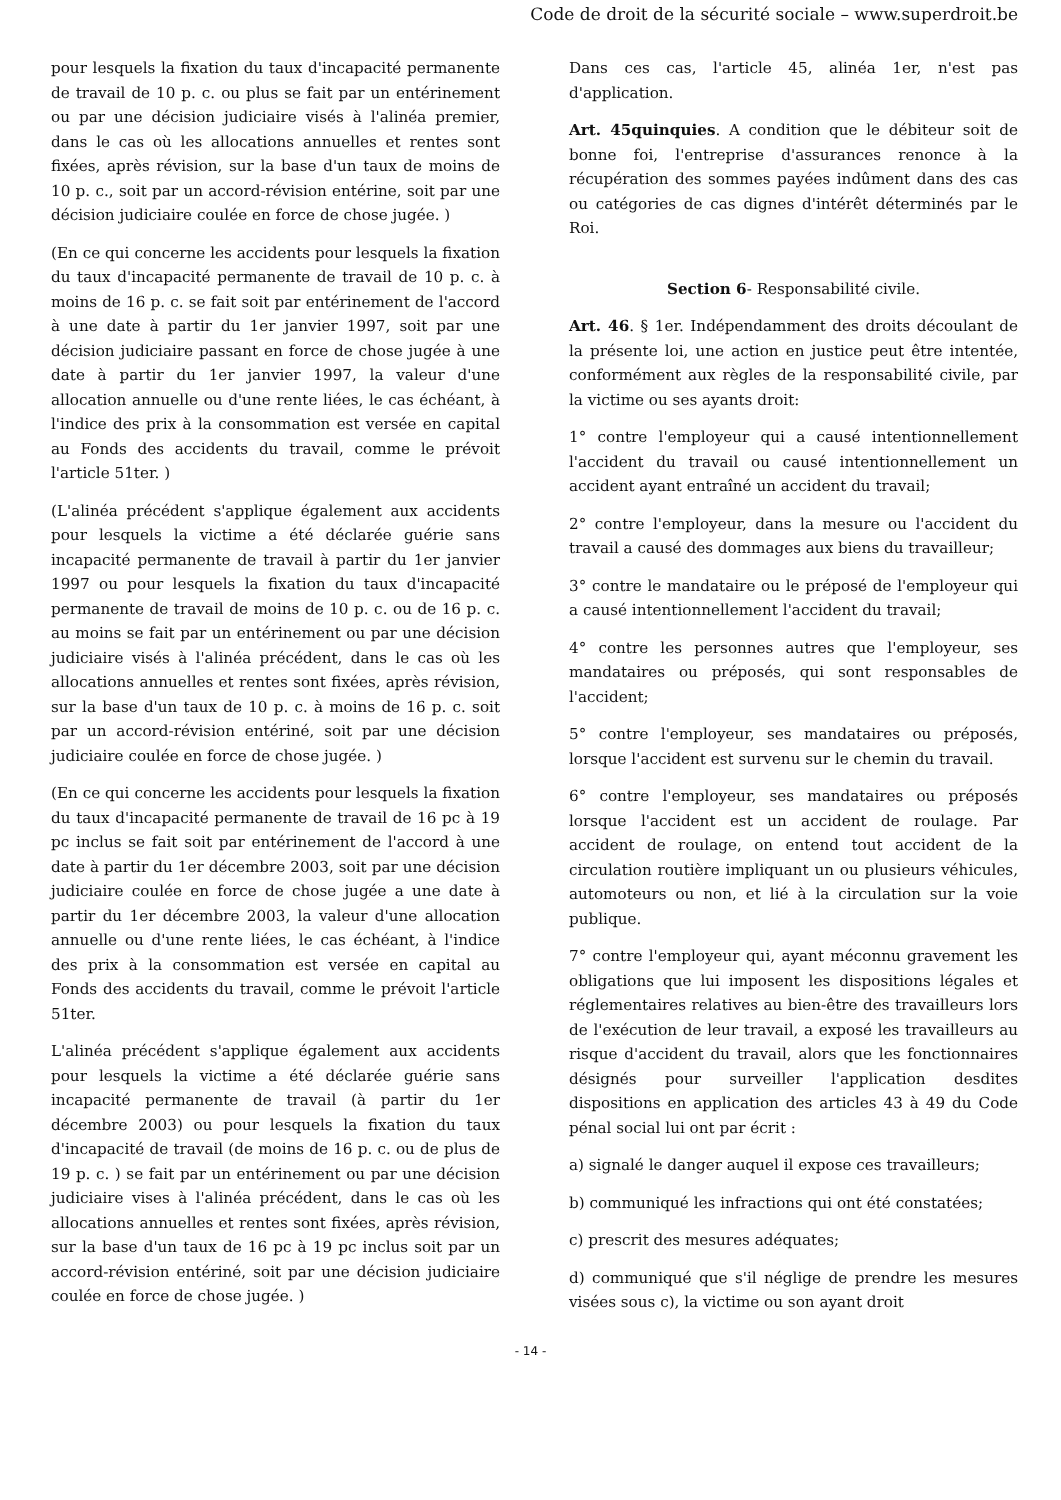Code de droit de la sécurité sociale – www.superdroit.be
pour lesquels la fixation du taux d'incapacité permanente de travail de 10 p. c. ou plus se fait par un entérinement ou par une décision judiciaire visés à l'alinéa premier, dans le cas où les allocations annuelles et rentes sont fixées, après révision, sur la base d'un taux de moins de 10 p. c., soit par un accord-révision entérine, soit par une décision judiciaire coulée en force de chose jugée. )
(En ce qui concerne les accidents pour lesquels la fixation du taux d'incapacité permanente de travail de 10 p. c. à moins de 16 p. c. se fait soit par entérinement de l'accord à une date à partir du 1er janvier 1997, soit par une décision judiciaire passant en force de chose jugée à une date à partir du 1er janvier 1997, la valeur d'une allocation annuelle ou d'une rente liées, le cas échéant, à l'indice des prix à la consommation est versée en capital au Fonds des accidents du travail, comme le prévoit l'article 51ter. )
(L'alinéa précédent s'applique également aux accidents pour lesquels la victime a été déclarée guérie sans incapacité permanente de travail à partir du 1er janvier 1997 ou pour lesquels la fixation du taux d'incapacité permanente de travail de moins de 10 p. c. ou de 16 p. c. au moins se fait par un entérinement ou par une décision judiciaire visés à l'alinéa précédent, dans le cas où les allocations annuelles et rentes sont fixées, après révision, sur la base d'un taux de 10 p. c. à moins de 16 p. c. soit par un accord-révision entériné, soit par une décision judiciaire coulée en force de chose jugée. )
(En ce qui concerne les accidents pour lesquels la fixation du taux d'incapacité permanente de travail de 16 pc à 19 pc inclus se fait soit par entérinement de l'accord à une date à partir du 1er décembre 2003, soit par une décision judiciaire coulée en force de chose jugée a une date à partir du 1er décembre 2003, la valeur d'une allocation annuelle ou d'une rente liées, le cas échéant, à l'indice des prix à la consommation est versée en capital au Fonds des accidents du travail, comme le prévoit l'article 51ter.
L'alinéa précédent s'applique également aux accidents pour lesquels la victime a été déclarée guérie sans incapacité permanente de travail (à partir du 1er décembre 2003) ou pour lesquels la fixation du taux d'incapacité de travail (de moins de 16 p. c. ou de plus de 19 p. c. ) se fait par un entérinement ou par une décision judiciaire vises à l'alinéa précédent, dans le cas où les allocations annuelles et rentes sont fixées, après révision, sur la base d'un taux de 16 pc à 19 pc inclus soit par un accord-révision entériné, soit par une décision judiciaire coulée en force de chose jugée. )
Dans ces cas, l'article 45, alinéa 1er, n'est pas d'application.
Art. 45quinquies. A condition que le débiteur soit de bonne foi, l'entreprise d'assurances renonce à la récupération des sommes payées indûment dans des cas ou catégories de cas dignes d'intérêt déterminés par le Roi.
Section 6- Responsabilité civile.
Art. 46. § 1er. Indépendamment des droits découlant de la présente loi, une action en justice peut être intentée, conformément aux règles de la responsabilité civile, par la victime ou ses ayants droit:
1° contre l'employeur qui a causé intentionnellement l'accident du travail ou causé intentionnellement un accident ayant entraîné un accident du travail;
2° contre l'employeur, dans la mesure ou l'accident du travail a causé des dommages aux biens du travailleur;
3° contre le mandataire ou le préposé de l'employeur qui a causé intentionnellement l'accident du travail;
4° contre les personnes autres que l'employeur, ses mandataires ou préposés, qui sont responsables de l'accident;
5° contre l'employeur, ses mandataires ou préposés, lorsque l'accident est survenu sur le chemin du travail.
6° contre l'employeur, ses mandataires ou préposés lorsque l'accident est un accident de roulage. Par accident de roulage, on entend tout accident de la circulation routière impliquant un ou plusieurs véhicules, automoteurs ou non, et lié à la circulation sur la voie publique.
7° contre l'employeur qui, ayant méconnu gravement les obligations que lui imposent les dispositions légales et réglementaires relatives au bien-être des travailleurs lors de l'exécution de leur travail, a exposé les travailleurs au risque d'accident du travail, alors que les fonctionnaires désignés pour surveiller l'application desdites dispositions en application des articles 43 à 49 du Code pénal social lui ont par écrit :
a) signalé le danger auquel il expose ces travailleurs;
b) communiqué les infractions qui ont été constatées;
c) prescrit des mesures adéquates;
d) communiqué que s'il néglige de prendre les mesures visées sous c), la victime ou son ayant droit
- 14 -